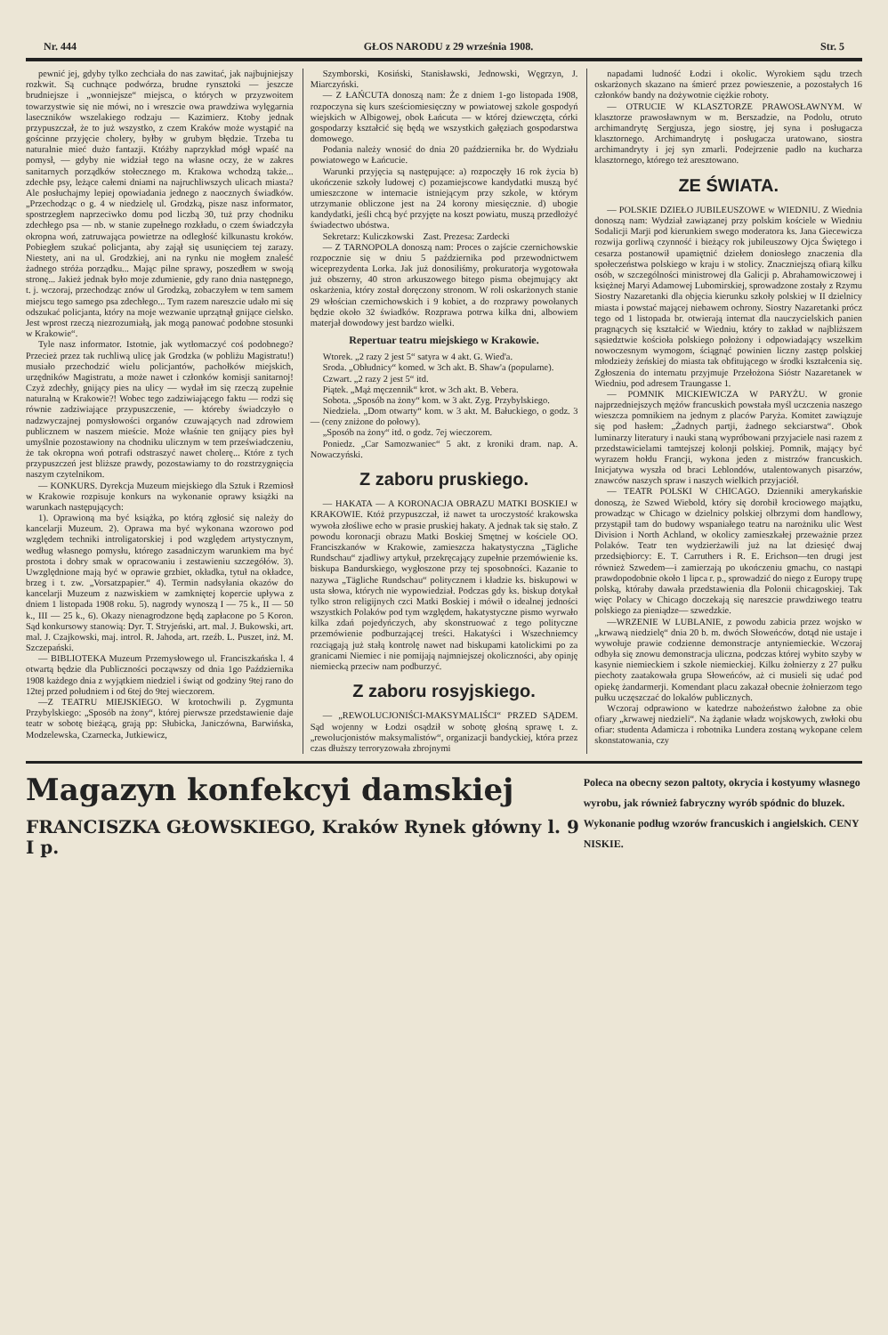Nr. 444 GŁOS NARODU z 29 września 1908. Str. 5
pewnić jej, gdyby tylko zechciała do nas zawitać, jak najbujniejszy rozkwit. Są cuchnące podwórza, brudne rynsztoki — jeszcze brudniejsze i „wonniejsze“ miejsca, o których w przyzwoitem towarzystwie się nie mówi, no i wreszcie owa prawdziwa wylęgarnia laseczników wszelakiego rodzaju — Kazimierz. Ktoby jednak przypuszczał, że to już wszystko, z czem Kraków może wystąpić na gościnne przyjęcie cholery, byłby w grubym błędzie. Trzeba tu naturalnie mieć dużo fantazji. Któżby naprzykład mógł wpaść na pomysł, — gdyby nie widział tego na własne oczy, że w zakres sanitarnych porządków stołecznego m. Krakowa wchodzą także... zdechłe psy, leżące całemi dniami na najruchliwszych ulicach miasta? Ale posłuchajmy lepiej opowiadania jednego z naocznych świadków. „Przechodząc o g. 4 w niedzielę ul. Grodzką, pisze nasz informator, spostrzegłem naprzeciwko domu pod liczbą 30, tuż przy chodniku zdechłego psa — nb. w stanie zupełnego rozkładu, o czem świadczyła okropna woń, zatruwająca powietrze na odległość kilkunastu kroków. Pobiegłem szukać policjanta, aby zajął się usunięciem tej zarazy. Niestety, ani na ul. Grodzkiej, ani na rynku nie mogłem znaleść żadnego stróża porządku... Mając pilne sprawy, poszedłem w swoją stronę... Jakież jednak było moje zdumienie, gdy rano dnia następnego, t. j. wczoraj, przechodząc znów ul Grodzką, zobaczyłem w tem samem miejscu tego samego psa zdechłego... Tym razem nareszcie udało mi się odszukać policjanta, który na moje wezwanie uprzątnął gnijące cielsko. Jest wprost rzeczą niezrozumiałą, jak mogą panować podobne stosunki w Krakowie“.
Tyle nasz informator. Istotnie, jak wytłomaczyć coś podobnego? Przecież przez tak ruchliwą ulicę jak Grodzka (w pobliżu Magistratu!) musiało przechodzić wielu policjantów, pachołków miejskich, urzędników Magistratu, a może nawet i członków komisji sanitarnoj! Czyż zdechły, gnijący pies na ulicy — wydał im się rzeczą zupełnie naturalną w Krakowie?! Wobec tego zadziwiającego faktu — rodzi się równie zadziwiające przypuszczenie, — któreby świadczyło o nadzwyczajnej pomysłowości organów czuwających nad zdrowiem publicznem w naszem mieście. Może właśnie ten gnijący pies był umyślnie pozostawiony na chodniku ulicznym w tem przeświadczeniu, że tak okropna woń potrafi odstraszyć nawet cholerę... Które z tych przypuszczeń jest bliższe prawdy, pozostawiamy to do rozstrzygnięcia naszym czytelnikom.
— KONKURS. Dyrekcja Muzeum miejskiego dla Sztuk i Rzemiosł w Krakowie rozpisuje konkurs na wykonanie oprawy książki na warunkach następujących:
1). Oprawioną ma być książka, po którą zgłosić się należy do kancelarji Muzeum. 2). Oprawa ma być wykonana wzorowo pod względem techniki introligatorskiej i pod względem artystycznym, według własnego pomysłu, którego zasadniczym warunkiem ma być prostota i dobry smak w opracowaniu i zestawieniu szczegółów. 3). Uwzględnione mają być w oprawie grzbiet, okładka, tytuł na okładce, brzeg i t. zw. „Vorsatzpapier.“ 4). Termin nadsyłania okazów do kancelarji Muzeum z nazwiskiem w zamkniętej kopercie upływa z dniem 1 listopada 1908 roku. 5). nagrody wynoszą I — 75 k., II — 50 k., III — 25 k., 6). Okazy nienagrodzone będą zapłacone po 5 Koron. Sąd konkursowy stanowią: Dyr. T. Stryjeński, art. mal. J. Bukowski, art. mal. J. Czajkowski, maj. introl. R. Jahoda, art. rzeźb. L. Puszet, inż. M. Szczepański.
— BIBLIOTEKA Muzeum Przemysłowego ul. Franciszkańska l. 4 otwartą będzie dla Publiczności począwszy od dnia 1go Października 1908 każdego dnia z wyjątkiem niedziel i świąt od godziny 9tej rano do 12tej przed południem i od 6tej do 9tej wieczorem.
—Z TEATRU MIEJSKIEGO. W krotochwili p. Zygmunta Przybylskiego: „Sposób na żony“, której pierwsze przedstawienie daje teatr w sobotę bieżącą, grają pp: Słubicka, Janiczówna, Barwińska, Modzelewska, Czarnecka, Jutkiewicz,
Szymborski, Kosiński, Stanisławski, Jednowski, Węgrzyn, J. Miarczyński.
— Z ŁAŃCUTA donoszą nam: Że z dniem 1-go listopada 1908, rozpoczyna się kurs sześciomiesięczny w powiatowej szkole gospodyń wiejskich w Albigowej, obok Łańcuta — w której dziewczęta, córki gospodarzy kształcić się będą we wszystkich gałęziach gospodarstwa domowego.
Podania należy wnosić do dnia 20 października br. do Wydziału powiatowego w Łańcucie.
Warunki przyjęcia są następujące: a) rozpoczęły 16 rok życia b) ukończenie szkoły ludowej c) pozamiejscowe kandydatki muszą być umieszczone w internacie istniejącym przy szkole, w którym utrzymanie obliczone jest na 24 korony miesięcznie. d) ubogie kandydatki, jeśli chcą być przyjęte na koszt powiatu, muszą przedłożyć świadectwo ubóstwa.
Sekretarz: Kuliczkowski Zast. Prezesa: Zardecki
— Z TARNOPOLA donoszą nam: Proces o zajście czernichowskie rozpocznie się w dniu 5 października pod przewodnictwem wiceprezydenta Lorka. Jak już donosiliśmy, prokuratorja wygotowała już obszerny, 40 stron arkuszowego bitego pisma obejmujący akt oskarżenia, który został doręczony stronom. W roli oskarżonych stanie 29 włościan czernichowskich i 9 kobiet, a do rozprawy powołanych będzie około 32 świadków. Rozprawa potrwa kilka dni, albowiem materjał dowodowy jest bardzo wielki.
Repertuar teatru miejskiego w Krakowie.
Wtorek. „2 razy 2 jest 5“ satyra w 4 akt. G. Wied'a.
Sroda. „Obłudnicy“ komed. w 3ch akt. B. Shaw'a (popularne).
Czwart. „2 razy 2 jest 5“ itd.
Piątek. „Mąż męczennik“ krot. w 3ch akt. B. Vebera.
Sobota. „Sposób na żony“ kom. w 3 akt. Zyg. Przybylskiego.
Niedziela. „Dom otwarty“ kom. w 3 akt. M. Bałuckiego, o godz. 3 — (ceny zniżone do połowy).
„Sposób na żony“ itd. o godz. 7ej wieczorem.
Poniedz. „Car Samozwaniec“ 5 akt. z kroniki dram. nap. A. Nowaczyński.
Z zaboru pruskiego.
— HAKATA — A KORONACJA OBRAZU MATKI BOSKIEJ w KRAKOWIE. Któż przypuszczał, iż nawet ta uroczystość krakowska wywoła złośliwe echo w prasie pruskiej hakaty. A jednak tak się stało. Z powodu koronacji obrazu Matki Boskiej Smętnej w kościele OO. Franciszkanów w Krakowie, zamieszcza hakatystyczna „Tägliche Rundschau“ zjadliwy artykuł, przekręcający zupełnie przemówienie ks. biskupa Bandurskiego, wygłoszone przy tej sposobności. Kazanie to nazywa „Tägliche Rundschau“ politycznem i kładzie ks. biskupowi w usta słowa, których nie wypowiedział. Podczas gdy ks. biskup dotykał tylko stron religijnych czci Matki Boskiej i mówił o idealnej jedności wszystkich Polaków pod tym względem, hakatystyczne pismo wyrwało kilka zdań pojedyńczych, aby skonstruować z tego polityczne przemówienie podburzającej treści. Hakatyści i Wszechniemcy rozciągają już stałą kontrolę nawet nad biskupami katolickimi po za granicami Niemiec i nie pomijają najmniejszej okoliczności, aby opinję niemiecką przeciw nam podburzyć.
Z zaboru rosyjskiego.
— „REWOLUCJONIŚCI-MAKSYMALIŚCI“ PRZED SĄDEM. Sąd wojenny w Łodzi osądził w sobotę głośną sprawę t. z. „rewolucjonistów maksymalistów“, organizacji bandyckiej, która przez czas dłuższy terroryzowała zbrojnymi
napadami ludność Łodzi i okolic. Wyrokiem sądu trzech oskarżonych skazano na śmierć przez powieszenie, a pozostałych 16 członków bandy na dożywotnie ciężkie roboty.
— OTRUCIE W KLASZTORZE PRAWOSŁAWNYM. W klasztorze prawosławnym w m. Berszadzie, na Podolu, otruto archimandrytę Sergjusza, jego siostrę, jej syna i posługacza klasztornego. Archimandrytę i posługacza uratowano, siostra archimandryty i jej syn zmarli. Podejrzenie padło na kucharza klasztornego, którego też aresztowano.
ZE ŚWIATA.
— POLSKIE DZIEŁO JUBILEUSZOWE w WIEDNIU. Z Wiednia donoszą nam: Wydział zawiązanej przy polskim kościele w Wiedniu Sodalicji Marji pod kierunkiem swego moderatora ks. Jana Giecewicza rozwija gorliwą czynność i bieżący rok jubileuszowy Ojca Świętego i cesarza postanowił upamiętnić dziełem doniosłego znaczenia dla społeczeństwa polskiego w kraju i w stolicy. Znaczniejszą ofiarą kilku osób, w szczególności ministrowej dla Galicji p. Abrahamowiczowej i księżnej Maryi Adamowej Lubomirskiej, sprowadzone zostały z Rzymu Siostry Nazaretanki dla objęcia kierunku szkoły polskiej w II dzielnicy miasta i powstać mającej niebawem ochrony. Siostry Nazaretanki prócz tego od 1 listopada br. otwierają internat dla nauczycielskich panien pragnących się kształcić w Wiedniu, który to zakład w najbliższem sąsiedztwie kościoła polskiego położony i odpowiadający wszelkim nowoczesnym wymogom, ściągnąć powinien liczny zastęp polskiej młodzieży żeńskiej do miasta tak obfitującego w środki kształcenia się. Zgłoszenia do internatu przyjmuje Przełożona Sióstr Nazaretanek w Wiedniu, pod adresem Traungasse 1.
— POMNIK MICKIEWICZA W PARYŻU. W gronie najprzedniejszych mężów francuskich powstała myśl uczczenia naszego wieszcza pomnikiem na jednym z placów Paryża. Komitet zawiązuje się pod hasłem: „Żadnych partji, żadnego sekciarstwa“. Obok luminarzy literatury i nauki staną wypróbowani przyjaciele nasi razem z przedstawicielami tamtejszej kolonji polskiej. Pomnik, mający być wyrazem hołdu Francji, wykona jeden z mistrzów francuskich. Inicjatywa wyszła od braci Leblondów, utalentowanych pisarzów, znawców naszych spraw i naszych wielkich przyjaciół.
— TEATR POLSKI W CHICAGO. Dzienniki amerykańskie donoszą, że Szwed Wiebold, który się dorobił krociowego majątku, prowadząc w Chicago w dzielnicy polskiej olbrzymi dom handlowy, przystąpił tam do budowy wspaniałego teatru na narożniku ulic West Division i North Achland, w okolicy zamieszkałej przeważnie przez Polaków. Teatr ten wydzierżawili już na lat dziesięć dwaj przedsiębiorcy: E. T. Carruthers i R. E. Erichson—ten drugi jest również Szwedem—i zamierzają po ukończeniu gmachu, co nastąpi prawdopodobnie około 1 lipca r. p., sprowadzić do niego z Europy trupę polską, któraby dawała przedstawienia dla Polonii chicagoskiej. Tak więc Polacy w Chicago doczekają się nareszcie prawdziwego teatru polskiego za pieniądze— szwedzkie.
—WRZENIE W LUBLANIE, z powodu zabicia przez wojsko w „krwawą niedzielę“ dnia 20 b. m. dwóch Słoweńców, dotąd nie ustaje i wywołuje prawie codzienne demonstracje antyniemieckie. Wczoraj odbyła się znowu demonstracja uliczna, podczas której wybito szyby w kasynie niemieckiem i szkole niemieckiej. Kilku żołnierzy z 27 pułku piechoty zaatakowała grupa Słoweńców, aż ci musieli się udać pod opiekę żandarmerji. Komendant placu zakazał obecnie żołnierzom tego pułku uczęszczać do lokalów publicznych.
Wczoraj odprawiono w katedrze nabożeństwo żałobne za obie ofiary „krwawej niedzieli“. Na żądanie władz wojskowych, zwłoki obu ofiar: studenta Adamicza i robotnika Lundera zostaną wykopane celem skonstatowania, czy
Magazyn konfekcyi damskiej
FRANCISZKA GŁOWSKIEGO, Kraków Rynek główny l. 9 I p.
Poleca na obecny sezon paltoty, okrycia i kostyumy własnego wyrobu, jak również fabryczny wyrób spódnic do bluzek. Wykonanie podług wzorów francuskich i angielskich. CENY NISKIE.